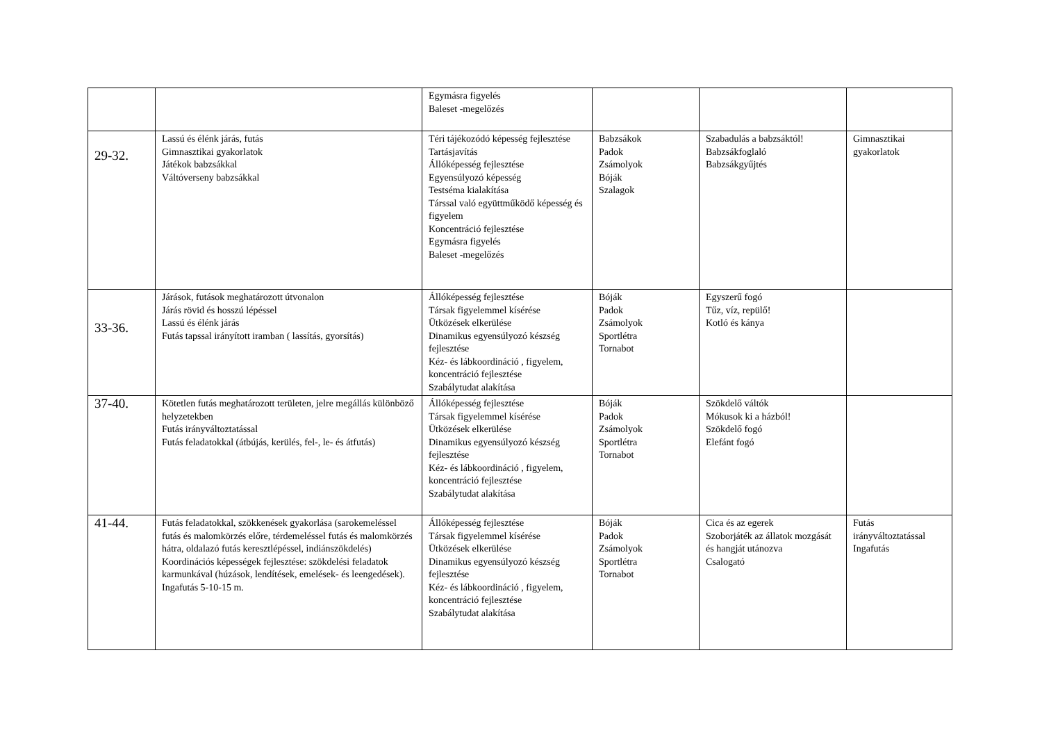| | | Egymásra figyelés Baleset -megelőzés | | | |
| 29-32. | Lassú és élénk járás, futás Gimnasztikai gyakorlatok Játékok babzsákkal Váltóverseny babzsákkal | Téri tájékozódó képesség fejlesztése Tartásjavítás Állóképesség fejlesztése Egyensúlyozó képesség Testséma kialakítása Társsal való együttműködő képesség és figyelem Koncentráció fejlesztése Egymásra figyelés Baleset -megelőzés | Babzsákok Padok Zsámolyok Bóják Szalagok | Szabadulás a babzsáktól! Babzsákfoglaló Babzsákgyűjtés | Gimnasztikai gyakorlatok |
| 33-36. | Járások, futások meghatározott útvonalon Járás rövid és hosszú lépéssel Lassú és élénk járás Futás tapssal irányított iramban ( lassítás, gyorsítás) | Állóképesség fejlesztése Társak figyelemmel kísérése Ütközések elkerülése Dinamikus egyensúlyozó készség fejlesztése Kéz- és lábkoordináció , figyelem, koncentráció fejlesztése Szabálytudat alakítása | Bóják Padok Zsámolyok Sportlétra Tornabot | Egyszerű fogó Tűz, víz, repülő! Kotló és kánya | |
| 37-40. | Kötetlen futás meghatározott területen, jelre megállás különböző helyzetekben Futás irányváltoztatással Futás feladatokkal (átbújás, kerülés, fel-, le- és átfutás) | Állóképesség fejlesztése Társak figyelemmel kísérése Ütközések elkerülése Dinamikus egyensúlyozó készség fejlesztése Kéz- és lábkoordináció , figyelem, koncentráció fejlesztése Szabálytudat alakítása | Bóják Padok Zsámolyok Sportlétra Tornabot | Szökdelő váltók Mókusok ki a házból! Szökdelő fogó Elefánt fogó | |
| 41-44. | Futás feladatokkal, szökkenések gyakorlása (sarokemeléssel futás és malomkörzés előre, térdemeléssel futás és malomkörzés hátra, oldalazó futás keresztlépéssel, indiánszökdelés) Koordinációs képességek fejlesztése: szökdelési feladatok karmunkával (húzások, lendítések, emelések- és leengedések). Ingafutás 5-10-15 m. | Állóképesség fejlesztése Társak figyelemmel kísérése Ütközések elkerülése Dinamikus egyensúlyozó készség fejlesztése Kéz- és lábkoordináció , figyelem, koncentráció fejlesztése Szabálytudat alakítása | Bóják Padok Zsámolyok Sportlétra Tornabot | Cica és az egerek Szoborjáték az állatok mozgását és hangját utánozva Csalogató | Futás irányváltoztatással Ingafutás |